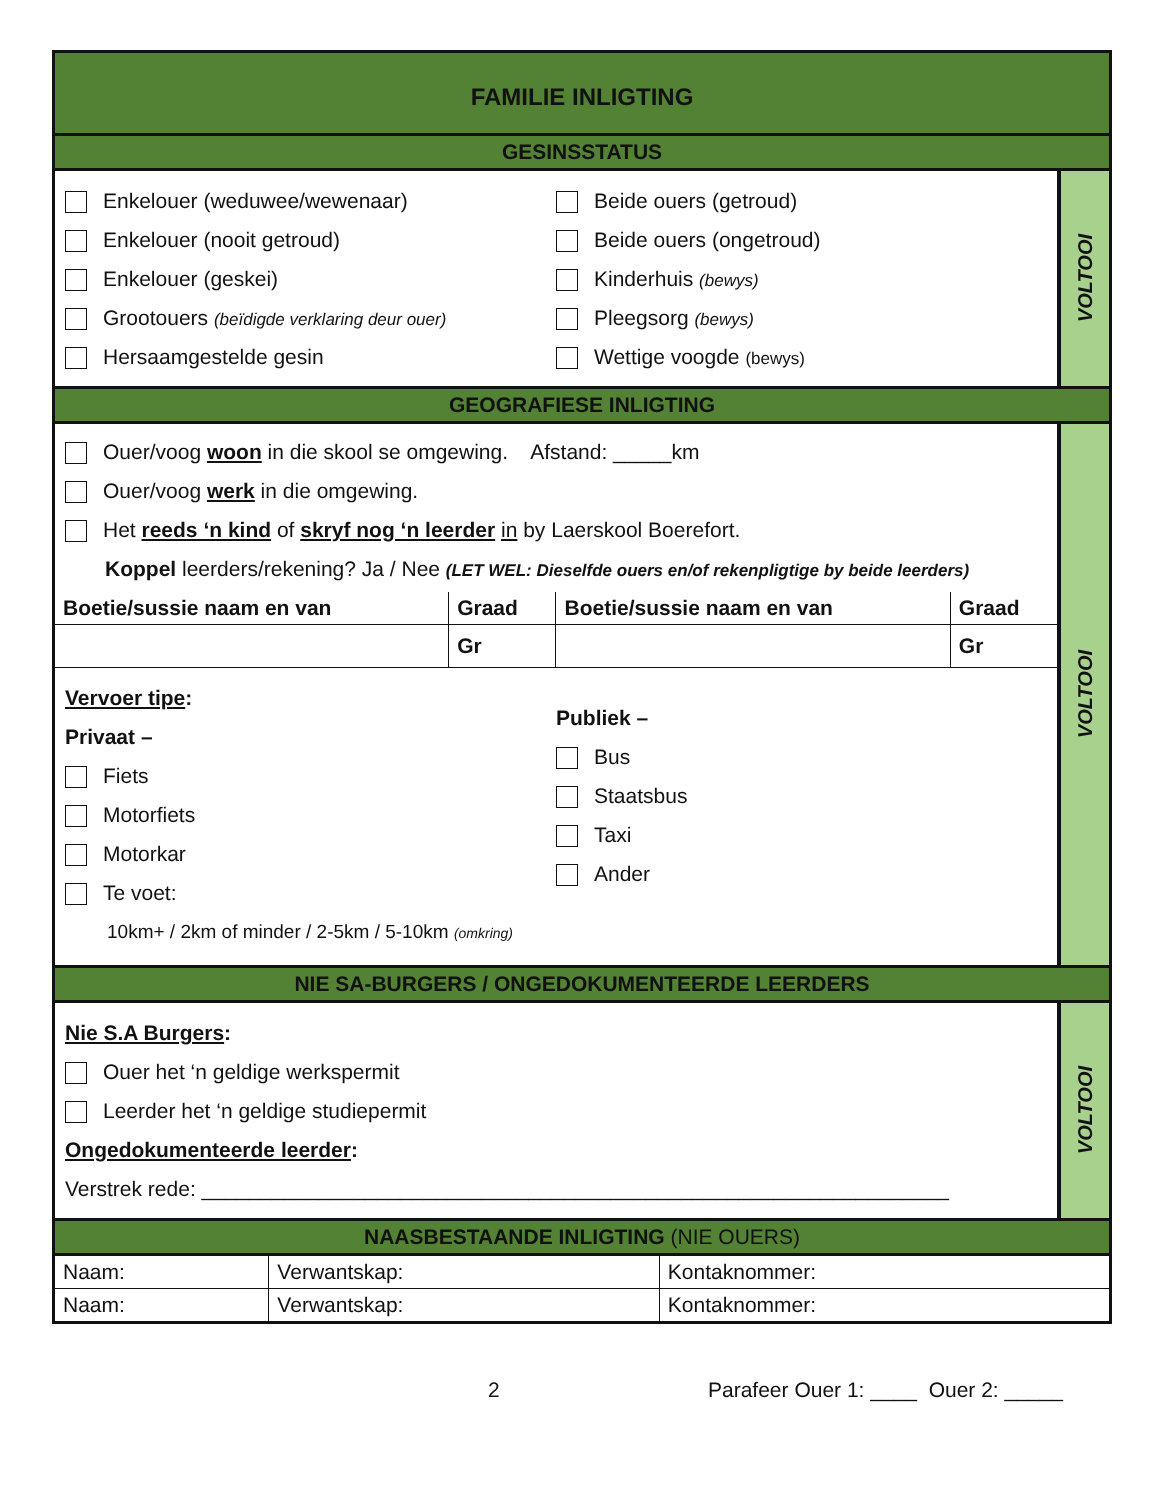FAMILIE INLIGTING
GESINSSTATUS
Enkelouer (weduwee/wewenaar)
Enkelouer (nooit getroud)
Enkelouer (geskei)
Grootouers (beïdigde verklaring deur ouer)
Hersaamgestelde gesin
Beide ouers (getroud)
Beide ouers (ongetroud)
Kinderhuis (bewys)
Pleegsorg (bewys)
Wettige voogde (bewys)
VOLTOOI
GEOGRAFIESE INLIGTING
Ouer/voog woon in die skool se omgewing. Afstand: _____km
Ouer/voog werk in die omgewing.
Het reeds ‘n kind of skryf nog ‘n leerder in by Laerskool Boerefort.
Koppel leerders/rekening? Ja / Nee (LET WEL: Dieselfde ouers en/of rekenpligtige by beide leerders)
| Boetie/sussie naam en van | Graad | Boetie/sussie naam en van | Graad |
| --- | --- | --- | --- |
| | Gr | | Gr |
Vervoer tipe:
Privaat –
Fiets
Motorfiets
Motorkar
Te voet:
10km+ / 2km of minder / 2-5km / 5-10km (omkring)
Publiek –
Bus
Staatsbus
Taxi
Ander
VOLTOOI
NIE SA-BURGERS / ONGEDOKUMENTEERDE LEERDERS
Nie S.A Burgers:
Ouer het ‘n geldige werkspermit
Leerder het ‘n geldige studiepermit
Ongedokumenteerde leerder:
Verstrek rede: ________________________________________________________________
VOLTOOI
NAASBESTAANDE INLIGTING (NIE OUERS)
| Naam: | Verwantskap: | Kontaknommer: |
| Naam: | Verwantskap: | Kontaknommer: |
2 Parafeer Ouer 1: ____ Ouer 2: _____